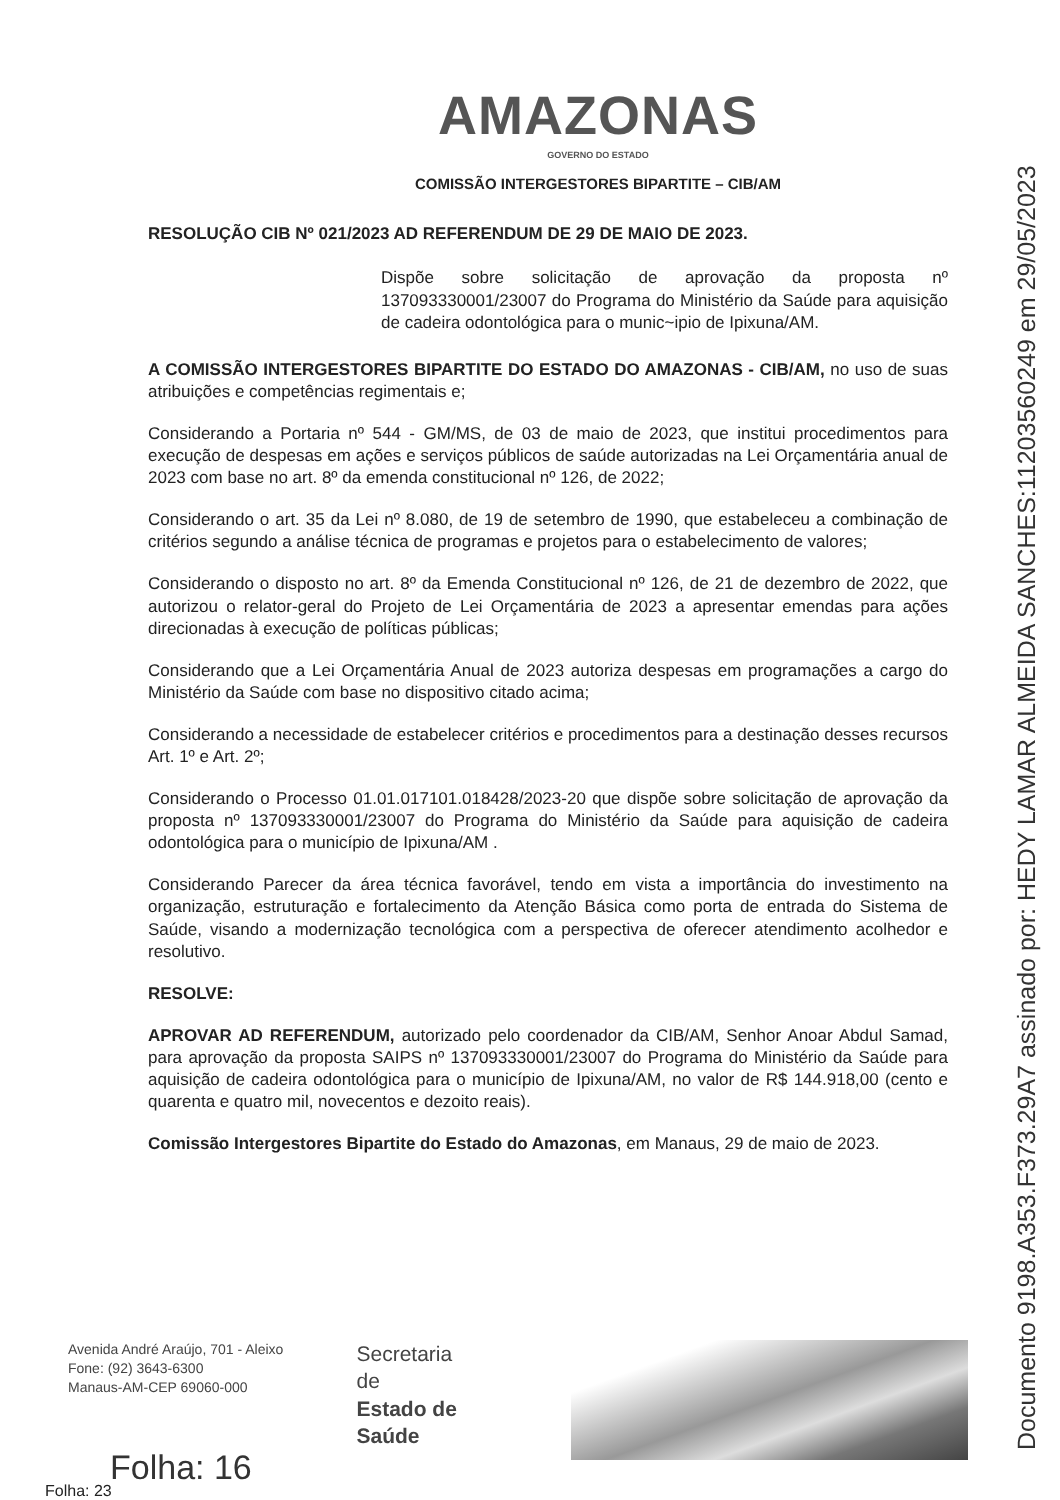Documento 9198.A353.F373.29A7 assinado por: HEDY LAMAR ALMEIDA SANCHES:11203560249 em 29/05/2023
AMAZONAS
GOVERNO DO ESTADO
COMISSÃO INTERGESTORES BIPARTITE – CIB/AM
RESOLUÇÃO CIB Nº 021/2023 AD REFERENDUM DE 29 DE MAIO DE 2023.
Dispõe sobre solicitação de aprovação da proposta nº 137093330001/23007 do Programa do Ministério da Saúde para aquisição de cadeira odontológica para o munic~ipio de Ipixuna/AM.
A COMISSÃO INTERGESTORES BIPARTITE DO ESTADO DO AMAZONAS - CIB/AM, no uso de suas atribuições e competências regimentais e;
Considerando a Portaria nº 544 - GM/MS, de 03 de maio de 2023, que institui procedimentos para execução de despesas em ações e serviços públicos de saúde autorizadas na Lei Orçamentária anual de 2023 com base no art. 8º da emenda constitucional nº 126, de 2022;
Considerando o art. 35 da Lei nº 8.080, de 19 de setembro de 1990, que estabeleceu a combinação de critérios segundo a análise técnica de programas e projetos para o estabelecimento de valores;
Considerando o disposto no art. 8º da Emenda Constitucional nº 126, de 21 de dezembro de 2022, que autorizou o relator-geral do Projeto de Lei Orçamentária de 2023 a apresentar emendas para ações direcionadas à execução de políticas públicas;
Considerando que a Lei Orçamentária Anual de 2023 autoriza despesas em programações a cargo do Ministério da Saúde com base no dispositivo citado acima;
Considerando a necessidade de estabelecer critérios e procedimentos para a destinação desses recursos Art. 1º e Art. 2º;
Considerando o Processo 01.01.017101.018428/2023-20 que dispõe sobre solicitação de aprovação da proposta nº 137093330001/23007 do Programa do Ministério da Saúde para aquisição de cadeira odontológica para o município de Ipixuna/AM .
Considerando Parecer da área técnica favorável, tendo em vista a importância do investimento na organização, estruturação e fortalecimento da Atenção Básica como porta de entrada do Sistema de Saúde, visando a modernização tecnológica com a perspectiva de oferecer atendimento acolhedor e resolutivo.
RESOLVE:
APROVAR AD REFERENDUM, autorizado pelo coordenador da CIB/AM, Senhor Anoar Abdul Samad, para aprovação da proposta SAIPS nº 137093330001/23007 do Programa do Ministério da Saúde para aquisição de cadeira odontológica para o município de Ipixuna/AM, no valor de R$ 144.918,00 (cento e quarenta e quatro mil, novecentos e dezoito reais).
Comissão Intergestores Bipartite do Estado do Amazonas, em Manaus, 29 de maio de 2023.
Avenida André Araújo, 701 - Aleixo
Fone: (92) 3643-6300
Manaus-AM-CEP 69060-000
Secretaria de
Estado de
Saúde
Folha: 16
Folha: 23